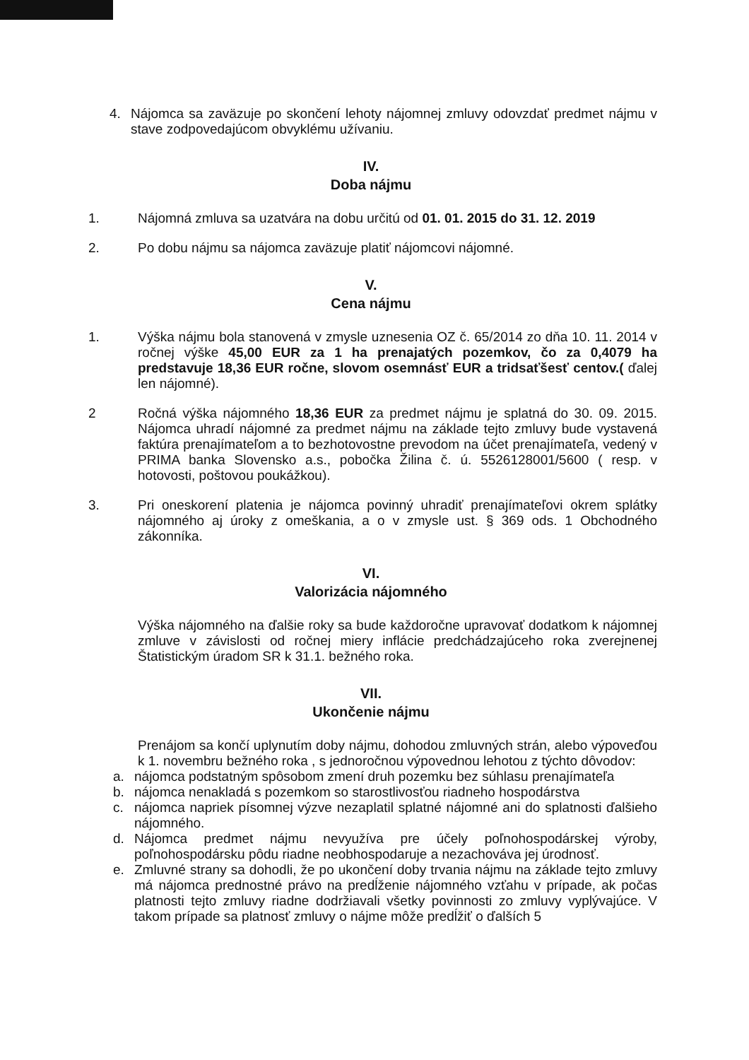4. Nájomca sa zaväzuje po skončení lehoty nájomnej zmluvy odovzdať predmet nájmu v stave zodpovedajúcom obvyklému užívaniu.
IV.
Doba nájmu
1. Nájomná zmluva sa uzatvára na dobu určitú od 01. 01. 2015 do 31. 12. 2019
2. Po dobu nájmu sa nájomca zaväzuje platiť nájomcovi nájomné.
V.
Cena nájmu
1. Výška nájmu bola stanovená v zmysle uznesenia OZ č. 65/2014 zo dňa 10. 11. 2014 v ročnej výške 45,00 EUR za 1 ha prenajatých pozemkov, čo za 0,4079 ha predstavuje 18,36 EUR ročne, slovom osemnásť EUR a tridsaťšesť centov.( ďalej len nájomné).
2 Ročná výška nájomného 18,36 EUR za predmet nájmu je splatná do 30. 09. 2015. Nájomca uhradí nájomné za predmet nájmu na základe tejto zmluvy bude vystavená faktúra prenajímateľom a to bezhotovostne prevodom na účet prenajímateľa, vedený v PRIMA banka Slovensko a.s., pobočka Žilina č. ú. 5526128001/5600 ( resp. v hotovosti, poštovou poukážkou).
3. Pri oneskorení platenia je nájomca povinný uhradiť prenajímateľovi okrem splátky nájomného aj úroky z omeškania, a o v zmysle ust. § 369 ods. 1 Obchodného zákonníka.
VI.
Valorizácia nájomného
Výška nájomného na ďalšie roky sa bude každoročne upravovať dodatkom k nájomnej zmluve v závislosti od ročnej miery inflácie predchádzajúceho roka zverejnenej Štatistickým úradom SR k 31.1. bežného roka.
VII.
Ukončenie nájmu
Prenájom sa končí uplynutím doby nájmu, dohodou zmluvných strán, alebo výpoveďou k 1. novembru bežného roka , s jednoročnou výpovednou lehotou z týchto dôvodov:
a. nájomca podstatným spôsobom zmení druh pozemku bez súhlasu prenajímateľa
b. nájomca nenakladá s pozemkom so starostlivosťou riadneho hospodárstva
c. nájomca napriek písomnej výzve nezaplatil splatné nájomné ani do splatnosti ďalšieho nájomného.
d. Nájomca predmet nájmu nevyužíva pre účely poľnohospodárskej výroby, poľnohospodársku pôdu riadne neobhospodaruje a nezachováva jej úrodnosť.
e. Zmluvné strany sa dohodli, že po ukončení doby trvania nájmu na základe tejto zmluvy má nájomca prednostné právo na predĺženie nájomného vzťahu v prípade, ak počas platnosti tejto zmluvy riadne dodržiavali všetky povinnosti zo zmluvy vyplývajúce. V takom prípade sa platnosť zmluvy o nájme môže predĺžiť o ďalších 5